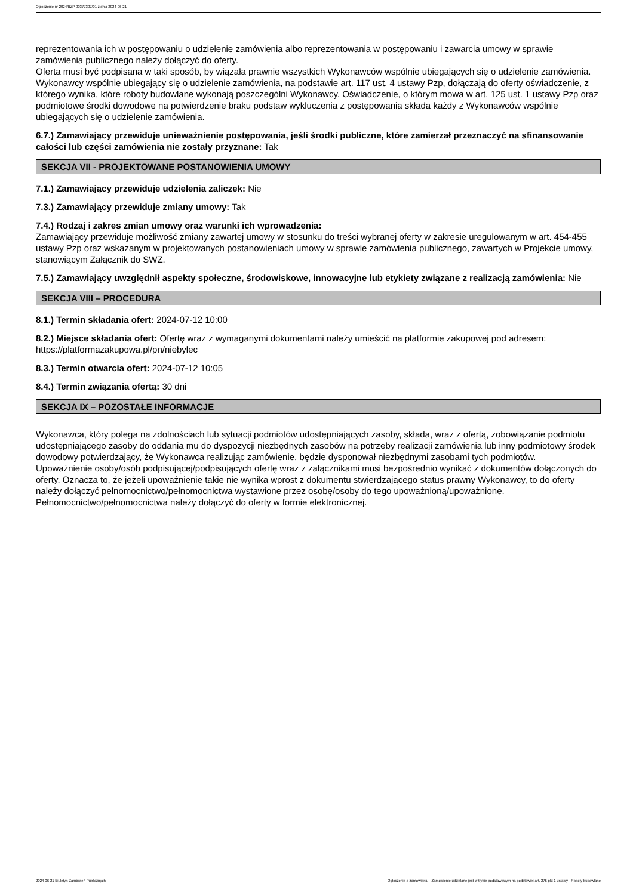Ogłoszenie nr 2024/BZP 00377307/01 z dnia 2024-06-21
reprezentowania ich w postępowaniu o udzielenie zamówienia albo reprezentowania w postępowaniu i zawarcia umowy w sprawie zamówienia publicznego należy dołączyć do oferty.
Oferta musi być podpisana w taki sposób, by wiązała prawnie wszystkich Wykonawców wspólnie ubiegających się o udzielenie zamówienia.
Wykonawcy wspólnie ubiegający się o udzielenie zamówienia, na podstawie art. 117 ust. 4 ustawy Pzp, dołączają do oferty oświadczenie, z którego wynika, które roboty budowlane wykonają poszczególni Wykonawcy. Oświadczenie, o którym mowa w art. 125 ust. 1 ustawy Pzp oraz podmiotowe środki dowodowe na potwierdzenie braku podstaw wykluczenia z postępowania składa każdy z Wykonawców wspólnie ubiegających się o udzielenie zamówienia.
6.7.) Zamawiający przewiduje unieważnienie postępowania, jeśli środki publiczne, które zamierzał przeznaczyć na sfinansowanie całości lub części zamówienia nie zostały przyznane: Tak
SEKCJA VII - PROJEKTOWANE POSTANOWIENIA UMOWY
7.1.) Zamawiający przewiduje udzielenia zaliczek: Nie
7.3.) Zamawiający przewiduje zmiany umowy: Tak
7.4.) Rodzaj i zakres zmian umowy oraz warunki ich wprowadzenia:
Zamawiający przewiduje możliwość zmiany zawartej umowy w stosunku do treści wybranej oferty w zakresie uregulowanym w art. 454-455 ustawy Pzp oraz wskazanym w projektowanych postanowieniach umowy w sprawie zamówienia publicznego, zawartych w Projekcie umowy, stanowiącym Załącznik do SWZ.
7.5.) Zamawiający uwzględnił aspekty społeczne, środowiskowe, innowacyjne lub etykiety związane z realizacją zamówienia: Nie
SEKCJA VIII – PROCEDURA
8.1.) Termin składania ofert: 2024-07-12 10:00
8.2.) Miejsce składania ofert: Ofertę wraz z wymaganymi dokumentami należy umieścić na platformie zakupowej pod adresem: https://platformazakupowa.pl/pn/niebylec
8.3.) Termin otwarcia ofert: 2024-07-12 10:05
8.4.) Termin związania ofertą: 30 dni
SEKCJA IX – POZOSTAŁE INFORMACJE
Wykonawca, który polega na zdolnościach lub sytuacji podmiotów udostępniających zasoby, składa, wraz z ofertą, zobowiązanie podmiotu udostępniającego zasoby do oddania mu do dyspozycji niezbędnych zasobów na potrzeby realizacji zamówienia lub inny podmiotowy środek dowodowy potwierdzający, że Wykonawca realizując zamówienie, będzie dysponował niezbędnymi zasobami tych podmiotów.
Upoważnienie osoby/osób podpisującej/podpisujących ofertę wraz z załącznikami musi bezpośrednio wynikać z dokumentów dołączonych do oferty. Oznacza to, że jeżeli upoważnienie takie nie wynika wprost z dokumentu stwierdzającego status prawny Wykonawcy, to do oferty należy dołączyć pełnomocnictwo/pełnomocnictwa wystawione przez osobę/osoby do tego upoważnioną/upoważnione. Pełnomocnictwo/pełnomocnictwa należy dołączyć do oferty w formie elektronicznej.
2024-06-21 Biuletyn Zamówień Publicznych Ogłoszenie o zamówieniu - Zamówienie udzielane jest w trybie podstawowym na podstawie: art. 275 pkt 1 ustawy - Roboty budowlane